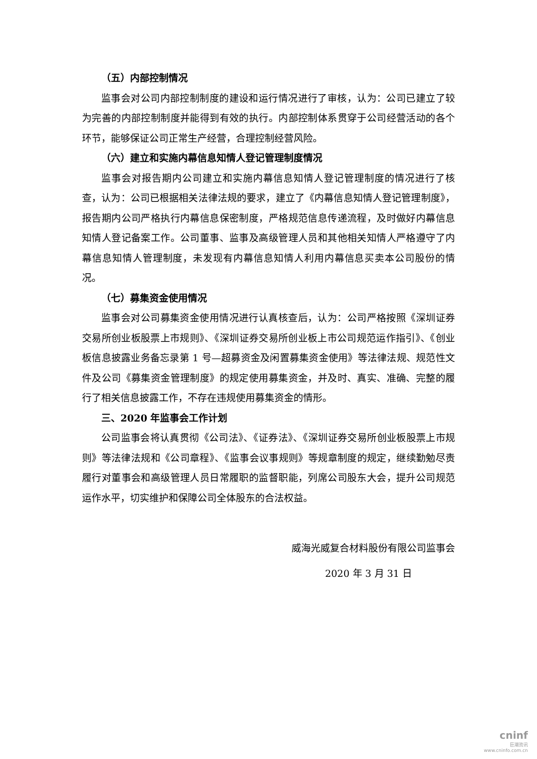（五）内部控制情况
监事会对公司内部控制制度的建设和运行情况进行了审核，认为：公司已建立了较为完善的内部控制制度并能得到有效的执行。内部控制体系贯穿于公司经营活动的各个环节，能够保证公司正常生产经营，合理控制经营风险。
（六）建立和实施内幕信息知情人登记管理制度情况
监事会对报告期内公司建立和实施内幕信息知情人登记管理制度的情况进行了核查，认为：公司已根据相关法律法规的要求，建立了《内幕信息知情人登记管理制度》，报告期内公司严格执行内幕信息保密制度，严格规范信息传递流程，及时做好内幕信息知情人登记备案工作。公司董事、监事及高级管理人员和其他相关知情人严格遵守了内幕信息知情人管理制度，未发现有内幕信息知情人利用内幕信息买卖本公司股份的情况。
（七）募集资金使用情况
监事会对公司募集资金使用情况进行认真核查后，认为：公司严格按照《深圳证券交易所创业板股票上市规则》、《深圳证券交易所创业板上市公司规范运作指引》、《创业板信息披露业务备忘录第 1 号—超募资金及闲置募集资金使用》等法律法规、规范性文件及公司《募集资金管理制度》的规定使用募集资金，并及时、真实、准确、完整的履行了相关信息披露工作，不存在违规使用募集资金的情形。
三、2020 年监事会工作计划
公司监事会将认真贯彻《公司法》、《证券法》、《深圳证券交易所创业板股票上市规则》等法律法规和《公司章程》、《监事会议事规则》等规章制度的规定，继续勤勉尽责履行对董事会和高级管理人员日常履职的监督职能，列席公司股东大会，提升公司规范运作水平，切实维护和保障公司全体股东的合法权益。
威海光威复合材料股份有限公司监事会
2020 年 3 月 31 日
cninf
巨潮资讯
www.cninfo.com.cn